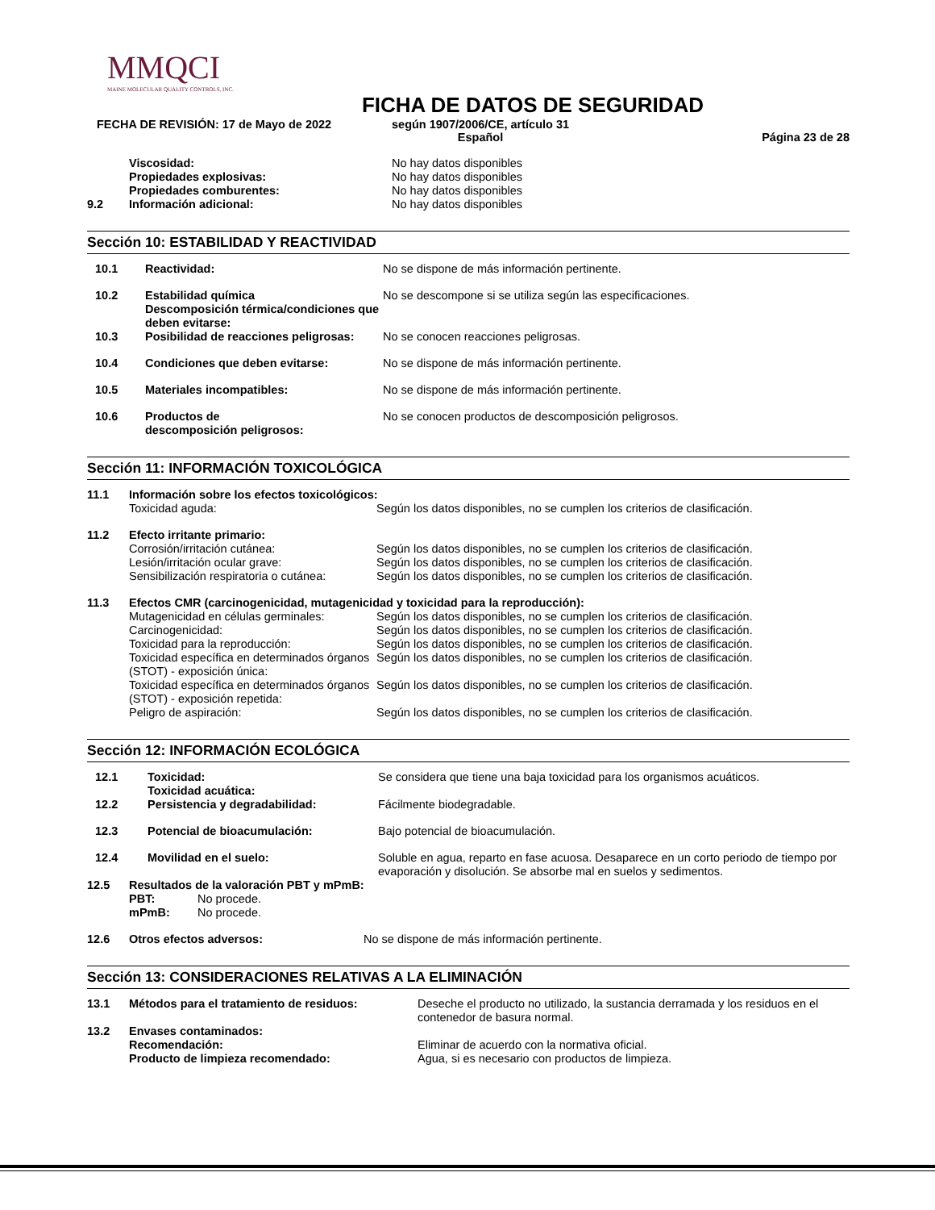MMQCI
MAINE MOLECULAR QUALITY CONTROLS, INC.
FICHA DE DATOS DE SEGURIDAD
FECHA DE REVISIÓN: 17 de Mayo de 2022 según 1907/2006/CE, artículo 31
Español
Página 23 de 28
| | Viscosidad: | No hay datos disponibles |
| | Propiedades explosivas: | No hay datos disponibles |
| | Propiedades comburentes: | No hay datos disponibles |
| 9.2 | Información adicional: | No hay datos disponibles |
Sección 10: ESTABILIDAD Y REACTIVIDAD
| 10.1 | Reactividad: | No se dispone de más información pertinente. |
| 10.2 | Estabilidad química Descomposición térmica/condiciones que deben evitarse: | No se descompone si se utiliza según las especificaciones. |
| 10.3 | Posibilidad de reacciones peligrosas: | No se conocen reacciones peligrosas. |
| 10.4 | Condiciones que deben evitarse: | No se dispone de más información pertinente. |
| 10.5 | Materiales incompatibles: | No se dispone de más información pertinente. |
| 10.6 | Productos de descomposición peligrosos: | No se conocen productos de descomposición peligrosos. |
Sección 11: INFORMACIÓN TOXICOLÓGICA
| 11.1 | Información sobre los efectos toxicológicos: | |
| | Toxicidad aguda: | Según los datos disponibles, no se cumplen los criterios de clasificación. |
| 11.2 | Efecto irritante primario: | |
| | Corrosión/irritación cutánea: | Según los datos disponibles, no se cumplen los criterios de clasificación. |
| | Lesión/irritación ocular grave: | Según los datos disponibles, no se cumplen los criterios de clasificación. |
| | Sensibilización respiratoria o cutánea: | Según los datos disponibles, no se cumplen los criterios de clasificación. |
| 11.3 | Efectos CMR (carcinogenicidad, mutagenicidad y toxicidad para la reproducción): | |
| | Mutagenicidad en células germinales: | Según los datos disponibles, no se cumplen los criterios de clasificación. |
| | Carcinogenicidad: | Según los datos disponibles, no se cumplen los criterios de clasificación. |
| | Toxicidad para la reproducción: | Según los datos disponibles, no se cumplen los criterios de clasificación. |
| | Toxicidad específica en determinados órganos (STOT) - exposición única: | Según los datos disponibles, no se cumplen los criterios de clasificación. |
| | Toxicidad específica en determinados órganos (STOT) - exposición repetida: | Según los datos disponibles, no se cumplen los criterios de clasificación. |
| | Peligro de aspiración: | Según los datos disponibles, no se cumplen los criterios de clasificación. |
Sección 12: INFORMACIÓN ECOLÓGICA
| 12.1 | Toxicidad: Toxicidad acuática: | Se considera que tiene una baja toxicidad para los organismos acuáticos. |
| 12.2 | Persistencia y degradabilidad: | Fácilmente biodegradable. |
| 12.3 | Potencial de bioacumulación: | Bajo potencial de bioacumulación. |
| 12.4 | Movilidad en el suelo: | Soluble en agua, reparto en fase acuosa. Desaparece en un corto periodo de tiempo por evaporación y disolución. Se absorbe mal en suelos y sedimentos. |
| 12.5 | Resultados de la valoración PBT y mPmB: | |
| | PBT: | No procede. |
| | mPmB: | No procede. |
| 12.6 | Otros efectos adversos: | No se dispone de más información pertinente. |
Sección 13: CONSIDERACIONES RELATIVAS A LA ELIMINACIÓN
| 13.1 | Métodos para el tratamiento de residuos: | Deseche el producto no utilizado, la sustancia derramada y los residuos en el contenedor de basura normal. |
| 13.2 | Envases contaminados: | |
| | Recomendación: | Eliminar de acuerdo con la normativa oficial. |
| | Producto de limpieza recomendado: | Agua, si es necesario con productos de limpieza. |